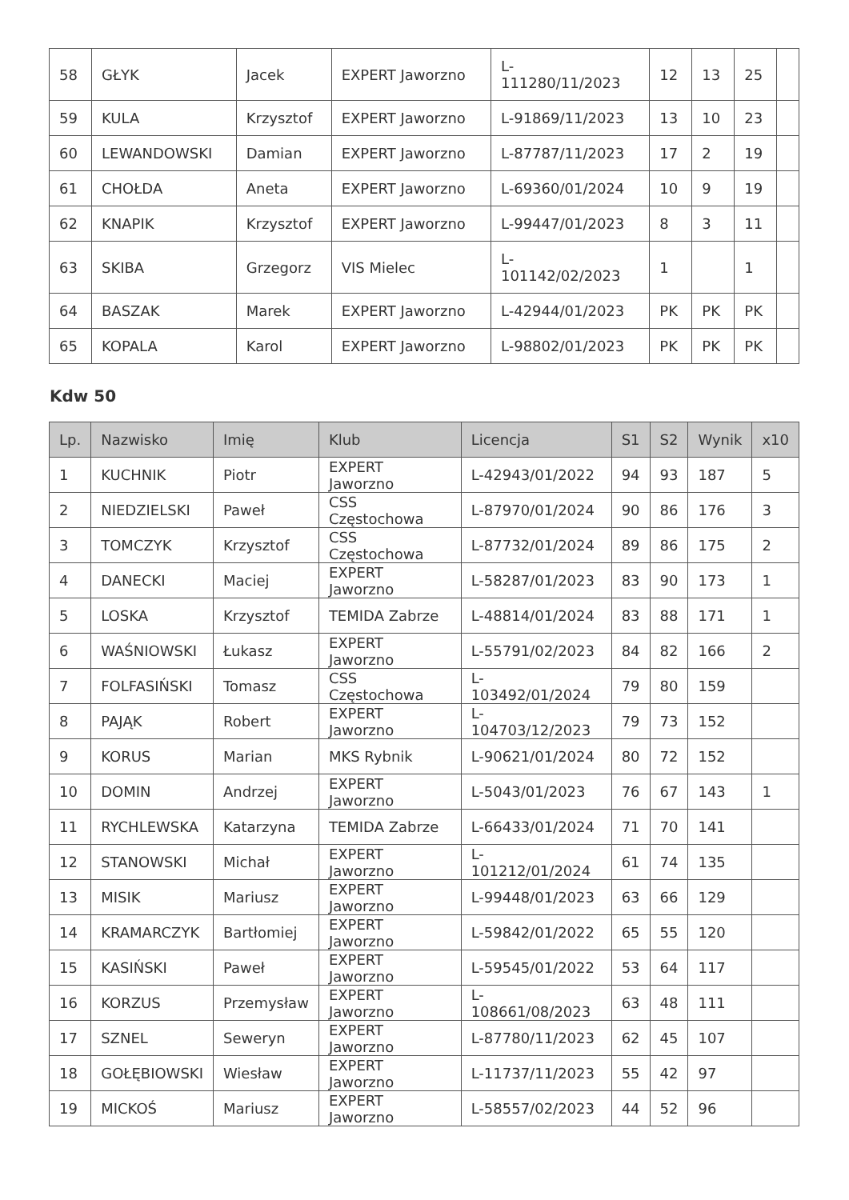| 58 | GŁYK | Jacek | EXPERT Jaworzno | L- 111280/11/2023 | 12 | 13 | 25 | |
| 59 | KULA | Krzysztof | EXPERT Jaworzno | L-91869/11/2023 | 13 | 10 | 23 | |
| 60 | LEWANDOWSKI | Damian | EXPERT Jaworzno | L-87787/11/2023 | 17 | 2 | 19 | |
| 61 | CHOŁDA | Aneta | EXPERT Jaworzno | L-69360/01/2024 | 10 | 9 | 19 | |
| 62 | KNAPIK | Krzysztof | EXPERT Jaworzno | L-99447/01/2023 | 8 | 3 | 11 | |
| 63 | SKIBA | Grzegorz | VIS Mielec | L- 101142/02/2023 | 1 | | 1 | |
| 64 | BASZAK | Marek | EXPERT Jaworzno | L-42944/01/2023 | PK | PK | PK | |
| 65 | KOPALA | Karol | EXPERT Jaworzno | L-98802/01/2023 | PK | PK | PK | |
Kdw 50
| Lp. | Nazwisko | Imię | Klub | Licencja | S1 | S2 | Wynik | x10 |
| --- | --- | --- | --- | --- | --- | --- | --- | --- |
| 1 | KUCHNIK | Piotr | EXPERT Jaworzno | L-42943/01/2022 | 94 | 93 | 187 | 5 |
| 2 | NIEDZIELSKI | Paweł | CSS Częstochowa | L-87970/01/2024 | 90 | 86 | 176 | 3 |
| 3 | TOMCZYK | Krzysztof | CSS Częstochowa | L-87732/01/2024 | 89 | 86 | 175 | 2 |
| 4 | DANECKI | Maciej | EXPERT Jaworzno | L-58287/01/2023 | 83 | 90 | 173 | 1 |
| 5 | LOSKA | Krzysztof | TEMIDA Zabrze | L-48814/01/2024 | 83 | 88 | 171 | 1 |
| 6 | WAŚNIOWSKI | Łukasz | EXPERT Jaworzno | L-55791/02/2023 | 84 | 82 | 166 | 2 |
| 7 | FOLFASIŃSKI | Tomasz | CSS Częstochowa | L-103492/01/2024 | 79 | 80 | 159 | |
| 8 | PAJĄK | Robert | EXPERT Jaworzno | L-104703/12/2023 | 79 | 73 | 152 | |
| 9 | KORUS | Marian | MKS Rybnik | L-90621/01/2024 | 80 | 72 | 152 | |
| 10 | DOMIN | Andrzej | EXPERT Jaworzno | L-5043/01/2023 | 76 | 67 | 143 | 1 |
| 11 | RYCHLEWSKA | Katarzyna | TEMIDA Zabrze | L-66433/01/2024 | 71 | 70 | 141 | |
| 12 | STANOWSKI | Michał | EXPERT Jaworzno | L-101212/01/2024 | 61 | 74 | 135 | |
| 13 | MISIK | Mariusz | EXPERT Jaworzno | L-99448/01/2023 | 63 | 66 | 129 | |
| 14 | KRAMARCZYK | Bartłomiej | EXPERT Jaworzno | L-59842/01/2022 | 65 | 55 | 120 | |
| 15 | KASIŃSKI | Paweł | EXPERT Jaworzno | L-59545/01/2022 | 53 | 64 | 117 | |
| 16 | KORZUS | Przemysław | EXPERT Jaworzno | L-108661/08/2023 | 63 | 48 | 111 | |
| 17 | SZNEL | Seweryn | EXPERT Jaworzno | L-87780/11/2023 | 62 | 45 | 107 | |
| 18 | GOŁĘBIOWSKI | Wiesław | EXPERT Jaworzno | L-11737/11/2023 | 55 | 42 | 97 | |
| 19 | MICKOŚ | Mariusz | EXPERT Jaworzno | L-58557/02/2023 | 44 | 52 | 96 | |